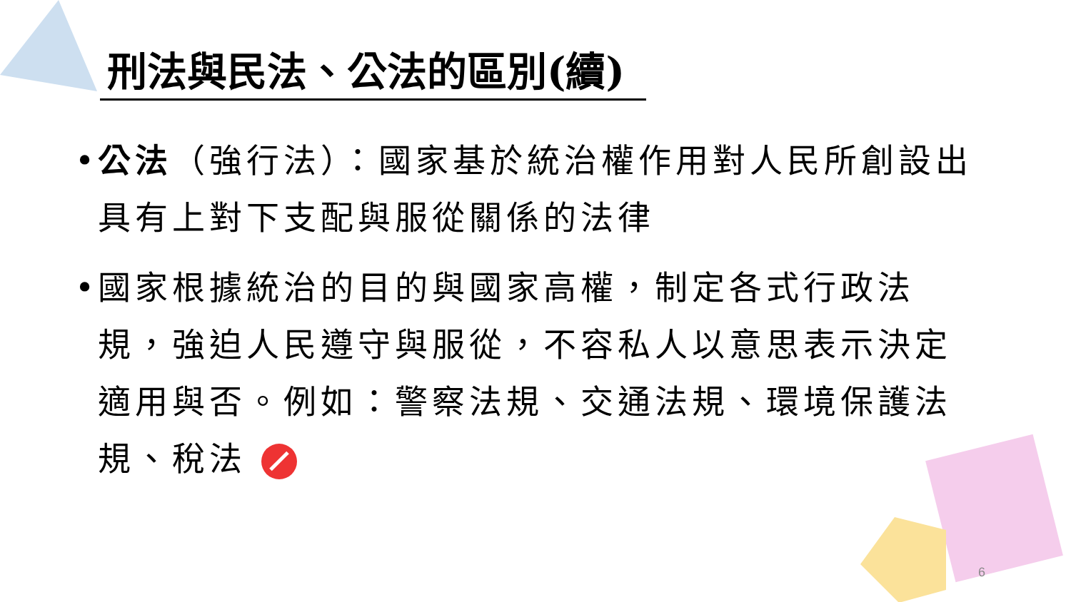刑法與民法、公法的區別(續)
• 公法（強行法）：國家基於統治權作用對人民所創設出具有上對下支配與服從關係的法律
• 國家根據統治的目的與國家高權，制定各式行政法規，強迫人民遵守與服從，不容私人以意思表示決定適用與否。例如：警察法規、交通法規、環境保護法規、稅法
6